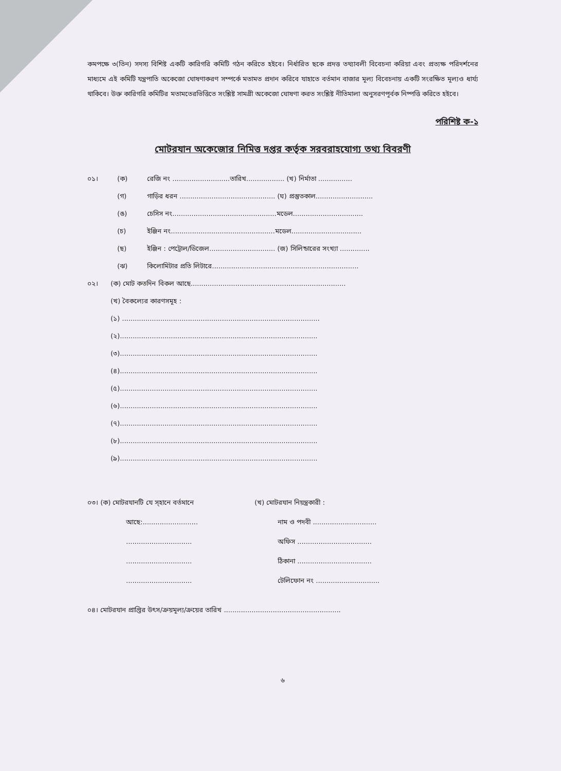কমপক্ষে ৩(তিন) সদস্য বিশিষ্ট একটি কারিগরি কমিটি গঠন করিতে হইবে। নির্ধারিত ছকে প্রদত্ত তথ্যাবলী বিবেচনা করিয়া এবং প্রত্যক্ষ পরিদর্শনের মাধ্যমে এই কমিটি যন্ত্রপাতি অকেজো ঘোষণাকরণ সম্পর্কে মতামত প্রদান করিবে যাহাতে বর্তমান বাজার মূল্য বিবেচনায় একটি সংরক্ষিত মূল্যও ধার্য্য থাকিবে। উক্ত কারিগরি কমিটির মতামতেরভিত্তিতে সংশ্লিষ্ট সামগ্রী অকেজো ঘোষণা করত সংশ্লিষ্ট নীতিমালা অনুসরণপূর্বক নিষ্পত্তি করিতে হইবে।
পরিশিষ্ট ক-১
মোটরযান অকেজোর নিমিত্ত দপ্তর কর্তৃক সরবরাহযোগ্য তথ্য বিবরণী
০১। (ক) রেজি নং ...........................তারিখ.................. (খ) নির্মাতা ................
(গ) গাড়ির ধরন ............................................. (ঘ) প্রস্তুতকাল...........................
(ঙ) চেসিস নং.................................................মডেল.................................
(চ) ইঞ্জিন নং.................................................মডেল.................................
(ছ) ইঞ্জিন : পেট্রোল/ডিজেল............................... (জ) সিলিন্ডারের সংখ্যা ..............
(ঝ) কিলোমিটার প্রতি লিটারে.....................................................................
০২। (ক) মোট কতদিন বিকল আছে.........................................................................
(খ) বৈকল্যের কারণসমূহ :
(১) .............................................................................................
(২).............................................................................................
(৩).............................................................................................
(৪).............................................................................................
(৫).............................................................................................
(৬).............................................................................................
(৭).............................................................................................
(৮).............................................................................................
(৯).............................................................................................
০৩। (ক) মোটরযানটি যে স্হানে বর্তমানে
আছে:..........................
...............................
...............................
...............................
(খ) মোটরযান নিয়ন্ত্রকারী :
নাম ও পদবী ..............................
অফিস ...................................
ঠিকানা ...................................
টেলিফোন নং ..............................
০৪। মোটরযান প্রাপ্তির উৎস/ক্রয়মূল্য/ক্রয়ের তারিখ .......................................................
৬